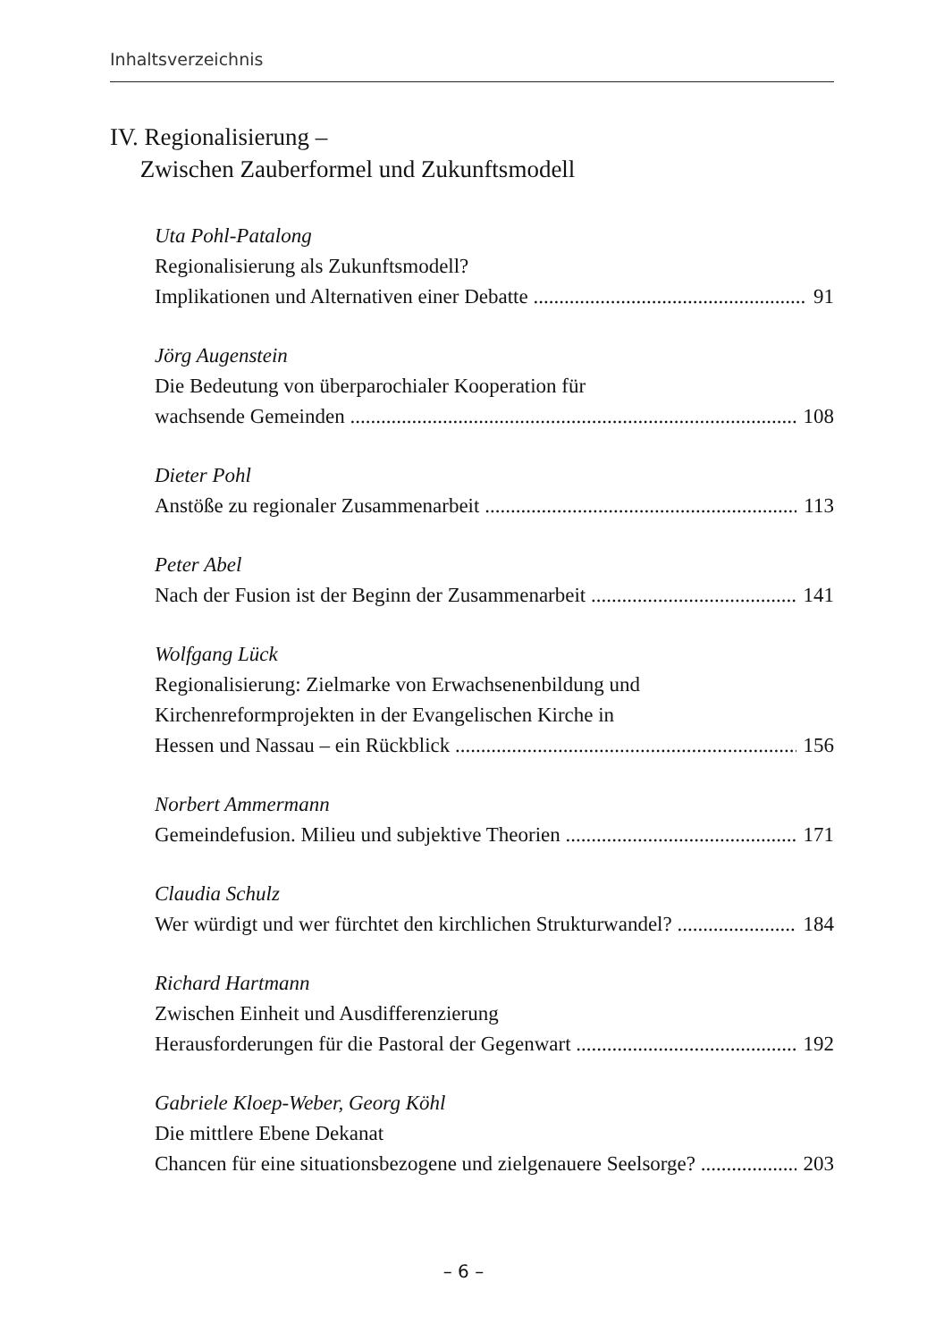Inhaltsverzeichnis
IV. Regionalisierung –
Zwischen Zauberformel und Zukunftsmodell
Uta Pohl-Patalong
Regionalisierung als Zukunftsmodell?
Implikationen und Alternativen einer Debatte 91
Jörg Augenstein
Die Bedeutung von überparochialer Kooperation für
wachsende Gemeinden 108
Dieter Pohl
Anstöße zu regionaler Zusammenarbeit 113
Peter Abel
Nach der Fusion ist der Beginn der Zusammenarbeit 141
Wolfgang Lück
Regionalisierung: Zielmarke von Erwachsenenbildung und
Kirchenreformprojekten in der Evangelischen Kirche in
Hessen und Nassau – ein Rückblick 156
Norbert Ammermann
Gemeindefusion. Milieu und subjektive Theorien 171
Claudia Schulz
Wer würdigt und wer fürchtet den kirchlichen Strukturwandel? 184
Richard Hartmann
Zwischen Einheit und Ausdifferenzierung
Herausforderungen für die Pastoral der Gegenwart 192
Gabriele Kloep-Weber, Georg Köhl
Die mittlere Ebene Dekanat
Chancen für eine situationsbezogene und zielgenauere Seelsorge? 203
– 6 –